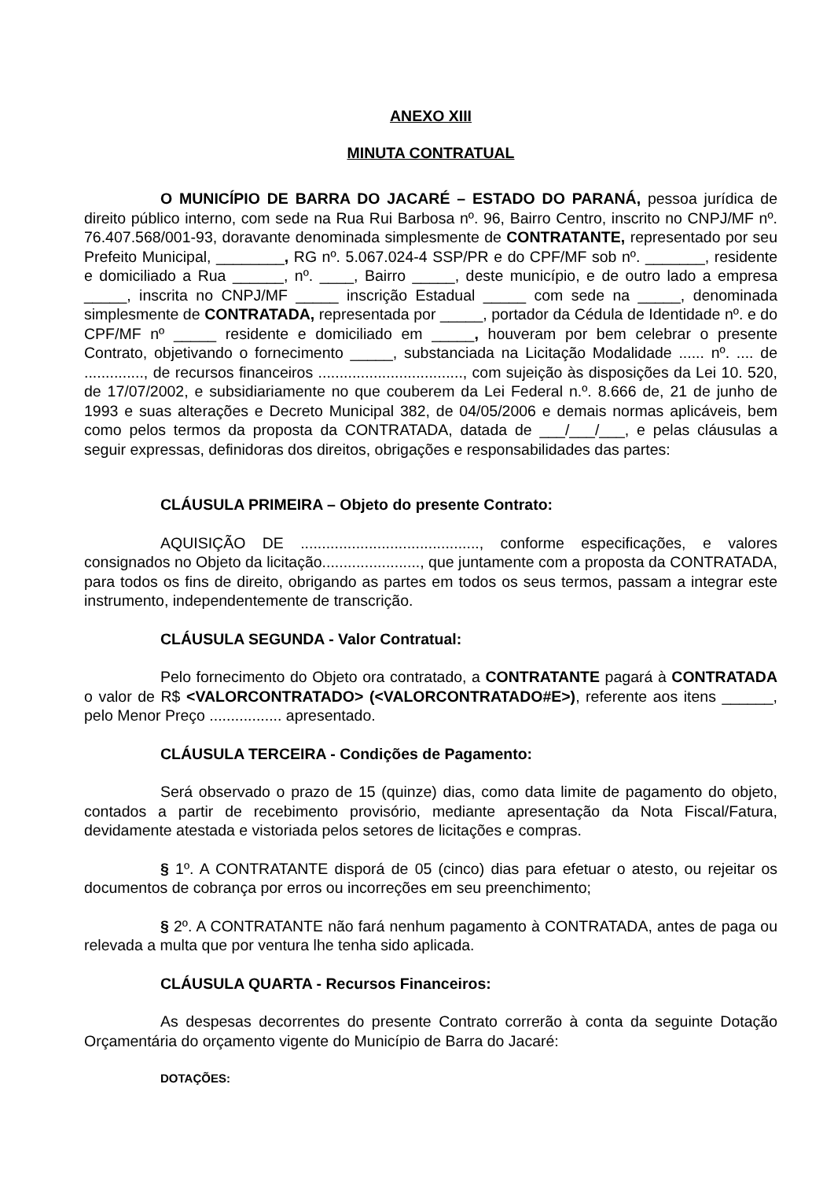ANEXO XIII
MINUTA CONTRATUAL
O MUNICÍPIO DE BARRA DO JACARÉ – ESTADO DO PARANÁ, pessoa jurídica de direito público interno, com sede na Rua Rui Barbosa nº. 96, Bairro Centro, inscrito no CNPJ/MF nº. 76.407.568/001-93, doravante denominada simplesmente de CONTRATANTE, representado por seu Prefeito Municipal, ________, RG nº. 5.067.024-4 SSP/PR e do CPF/MF sob nº. _______, residente e domiciliado a Rua ______, nº. ____, Bairro _____, deste município, e de outro lado a empresa _____, inscrita no CNPJ/MF _____ inscrição Estadual _____ com sede na _____, denominada simplesmente de CONTRATADA, representada por _____, portador da Cédula de Identidade nº. e do CPF/MF nº _____ residente e domiciliado em _____, houveram por bem celebrar o presente Contrato, objetivando o fornecimento _____, substanciada na Licitação Modalidade ...... nº. .... de .............., de recursos financeiros .................................., com sujeição às disposições da Lei 10. 520, de 17/07/2002, e subsidiariamente no que couberem da Lei Federal n.º. 8.666 de, 21 de junho de 1993 e suas alterações e Decreto Municipal 382, de 04/05/2006 e demais normas aplicáveis, bem como pelos termos da proposta da CONTRATADA, datada de ___/___/___, e pelas cláusulas a seguir expressas, definidoras dos direitos, obrigações e responsabilidades das partes:
CLÁUSULA PRIMEIRA – Objeto do presente Contrato:
AQUISIÇÃO DE .........................................., conforme especificações, e valores consignados no Objeto da licitação......................., que juntamente com a proposta da CONTRATADA, para todos os fins de direito, obrigando as partes em todos os seus termos, passam a integrar este instrumento, independentemente de transcrição.
CLÁUSULA SEGUNDA - Valor Contratual:
Pelo fornecimento do Objeto ora contratado, a CONTRATANTE pagará à CONTRATADA o valor de R$ <VALORCONTRATADO> (<VALORCONTRATADO#E>), referente aos itens ______, pelo Menor Preço ................. apresentado.
CLÁUSULA TERCEIRA - Condições de Pagamento:
Será observado o prazo de 15 (quinze) dias, como data limite de pagamento do objeto, contados a partir de recebimento provisório, mediante apresentação da Nota Fiscal/Fatura, devidamente atestada e vistoriada pelos setores de licitações e compras.
§ 1º. A CONTRATANTE disporá de 05 (cinco) dias para efetuar o atesto, ou rejeitar os documentos de cobrança por erros ou incorreções em seu preenchimento;
§ 2º. A CONTRATANTE não fará nenhum pagamento à CONTRATADA, antes de paga ou relevada a multa que por ventura lhe tenha sido aplicada.
CLÁUSULA QUARTA - Recursos Financeiros:
As despesas decorrentes do presente Contrato correrão à conta da seguinte Dotação Orçamentária do orçamento vigente do Município de Barra do Jacaré:
DOTAÇÕES: